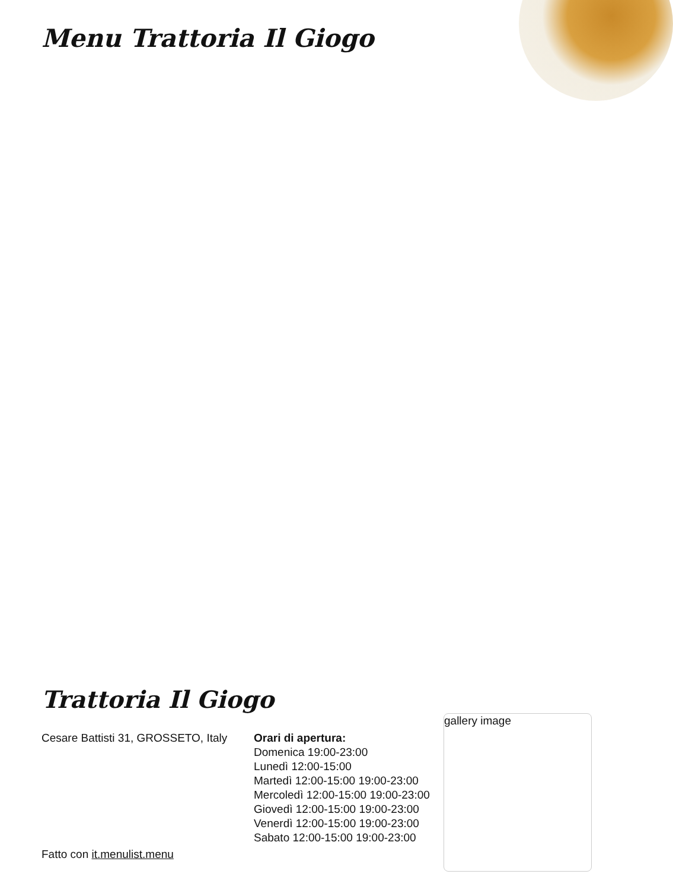Menu Trattoria Il Giogo
Trattoria Il Giogo
Cesare Battisti 31, GROSSETO, Italy
Fatto con it.menulist.menu
Orari di apertura:
Domenica 19:00-23:00
Lunedì 12:00-15:00
Martedì 12:00-15:00 19:00-23:00
Mercoledì 12:00-15:00 19:00-23:00
Giovedì 12:00-15:00 19:00-23:00
Venerdì 12:00-15:00 19:00-23:00
Sabato 12:00-15:00 19:00-23:00
gallery image